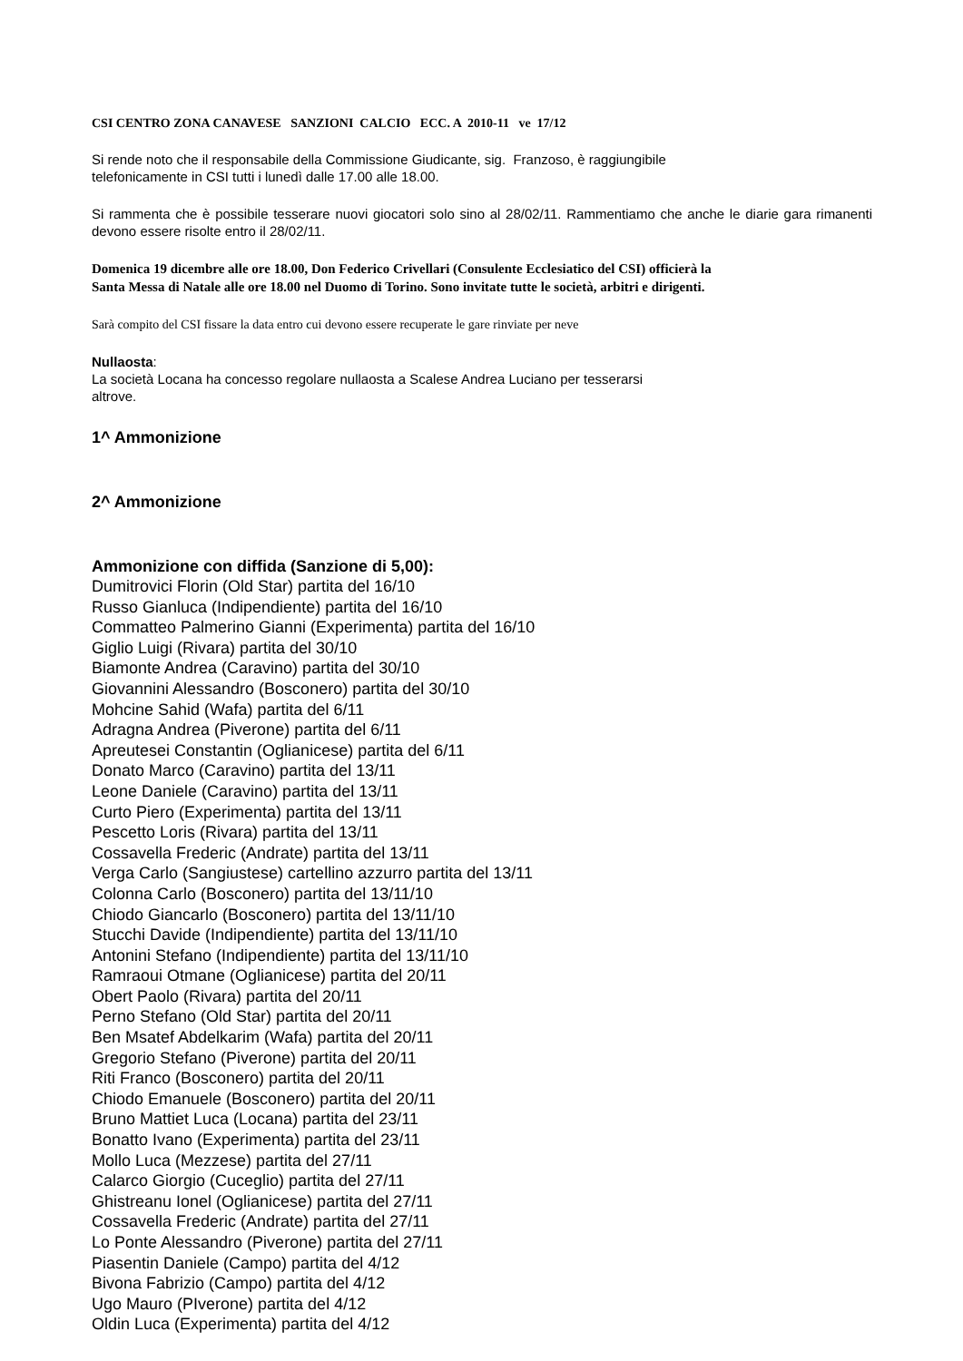CSI CENTRO ZONA CANAVESE SANZIONI CALCIO ECC. A 2010-11 ve 17/12
Si rende noto che il responsabile della Commissione Giudicante, sig. Franzoso, è raggiungibile
telefonicamente in CSI tutti i lunedì dalle 17.00 alle 18.00.
Si rammenta che è possibile tesserare nuovi giocatori solo sino al 28/02/11. Rammentiamo che anche le diarie gara rimanenti devono essere risolte entro il 28/02/11.
Domenica 19 dicembre alle ore 18.00, Don Federico Crivellari (Consulente Ecclesiatico del CSI) officierà la
Santa Messa di Natale alle ore 18.00 nel Duomo di Torino. Sono invitate tutte le società, arbitri e dirigenti.
Sarà compito del CSI fissare la data entro cui devono essere recuperate le gare rinviate per neve
Nullaosta:
La società Locana ha concesso regolare nullaosta a Scalese Andrea Luciano per tesserarsi
altrove.
1^ Ammonizione
2^ Ammonizione
Ammonizione con diffida (Sanzione di 5,00):
Dumitrovici Florin (Old Star) partita del 16/10
Russo Gianluca (Indipendiente) partita del 16/10
Commatteo Palmerino Gianni (Experimenta) partita del 16/10
Giglio Luigi (Rivara) partita del 30/10
Biamonte Andrea (Caravino) partita del 30/10
Giovannini Alessandro (Bosconero) partita del 30/10
Mohcine Sahid (Wafa) partita del 6/11
Adragna Andrea (Piverone) partita del 6/11
Apreutesei Constantin (Oglianicese) partita del 6/11
Donato Marco (Caravino) partita del 13/11
Leone Daniele (Caravino) partita del 13/11
Curto Piero (Experimenta) partita del 13/11
Pescetto Loris (Rivara) partita del 13/11
Cossavella Frederic (Andrate) partita del 13/11
Verga Carlo (Sangiustese) cartellino azzurro partita del 13/11
Colonna Carlo (Bosconero) partita del 13/11/10
Chiodo Giancarlo (Bosconero) partita del 13/11/10
Stucchi Davide (Indipendiente) partita del 13/11/10
Antonini Stefano (Indipendiente) partita del 13/11/10
Ramraoui Otmane (Oglianicese) partita del 20/11
Obert Paolo (Rivara) partita del 20/11
Perno Stefano (Old Star) partita del 20/11
Ben Msatef Abdelkarim (Wafa) partita del 20/11
Gregorio Stefano (Piverone) partita del 20/11
Riti Franco (Bosconero) partita del 20/11
Chiodo Emanuele (Bosconero) partita del 20/11
Bruno Mattiet Luca (Locana) partita del 23/11
Bonatto Ivano (Experimenta) partita del 23/11
Mollo Luca (Mezzese) partita del 27/11
Calarco Giorgio (Cuceglio) partita del 27/11
Ghistreanu Ionel (Oglianicese) partita del 27/11
Cossavella Frederic (Andrate) partita del 27/11
Lo Ponte Alessandro (Piverone) partita del 27/11
Piasentin Daniele (Campo) partita del 4/12
Bivona Fabrizio (Campo) partita del 4/12
Ugo Mauro (PIverone) partita del 4/12
Oldin Luca (Experimenta) partita del 4/12